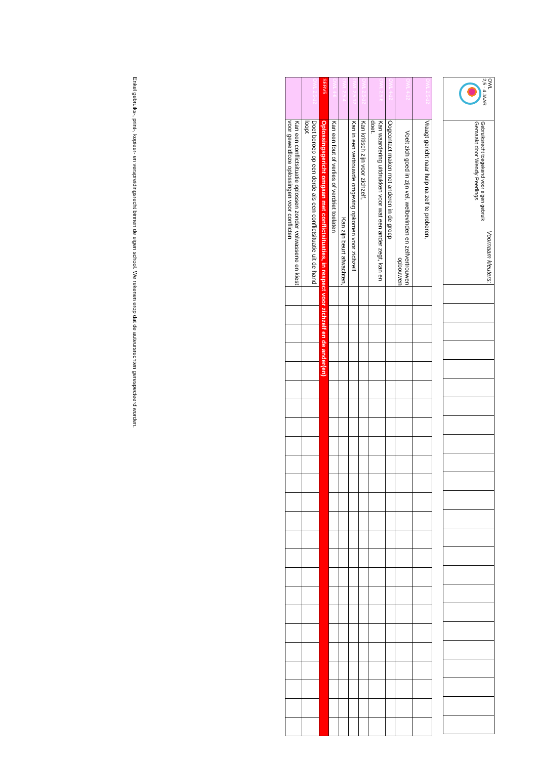| OWL 2,5 - 4 JAAR | Voornaam kleuters: Gebruiksrecht toegekend voor eigen gebruik Gemaakt door Wendy Peerlings | | | | | | | | | | | | | | | | | | | | | | | | |
| OWL 2,5-12 | Vraagt gericht naar hulp na zelf te proberen, | | | | | | | | | | | | | | | | | | | | | | | | |
| OWL 4-12 | Voelt zich goed in zijn vel, welbevinden en zelfvertrouwen opbouwen | | | | | | | | | | | | | | | | | | | | | | | | |
| OWL 4-12 | Oogcontact maken met anderen in de groep | | | | | | | | | | | | | | | | | | | | | | | | |
| OWL 2,5-6 | Kan waardering uitdrukken voor wat een ander zegt, kan en doet. | | | | | | | | | | | | | | | | | | | | | | | | |
| OWL 2,5-12 | Kan kritisch zijn voor zichzelf, | | | | | | | | | | | | | | | | | | | | | | | | |
| OWL 2,5-12 | Kan in een vertrouwde omgeving opkomen voor zichzelf | | | | | | | | | | | | | | | | | | | | | | | | |
| OWL 2,5-4 | Kan zijn beurt afwachten, | | | | | | | | | | | | | | | | | | | | | | | | |
| OWL 4-8 | Kan een fout of verlies of verdriet toelaten | | | | | | | | | | | | | | | | | | | | | | | | |
| SERV5 | Oplossingsgericht omgaan met conflictsituaties, in respect voor zichzelf en de ander(en) | | | | | | | | | | | | | | | | | | | | | | | | |
| OWL 2,5-12 | Doet beroep op een derde als een conflictsituatie uit de hand loopt | | | | | | | | | | | | | | | | | | | | | | | | |
| | Kan een conflictsituatie oplossen zonder volwassene en kiest voor geweldloze oplossingen voor conflicten | | | | | | | | | | | | | | | | | | | | | | | | |
Enkel gebruiks-, print-, kopieer- en verspreidingsrecht binnen de eigen school. We rekenen erop dat de auteursrechten gerespecteerd worden.